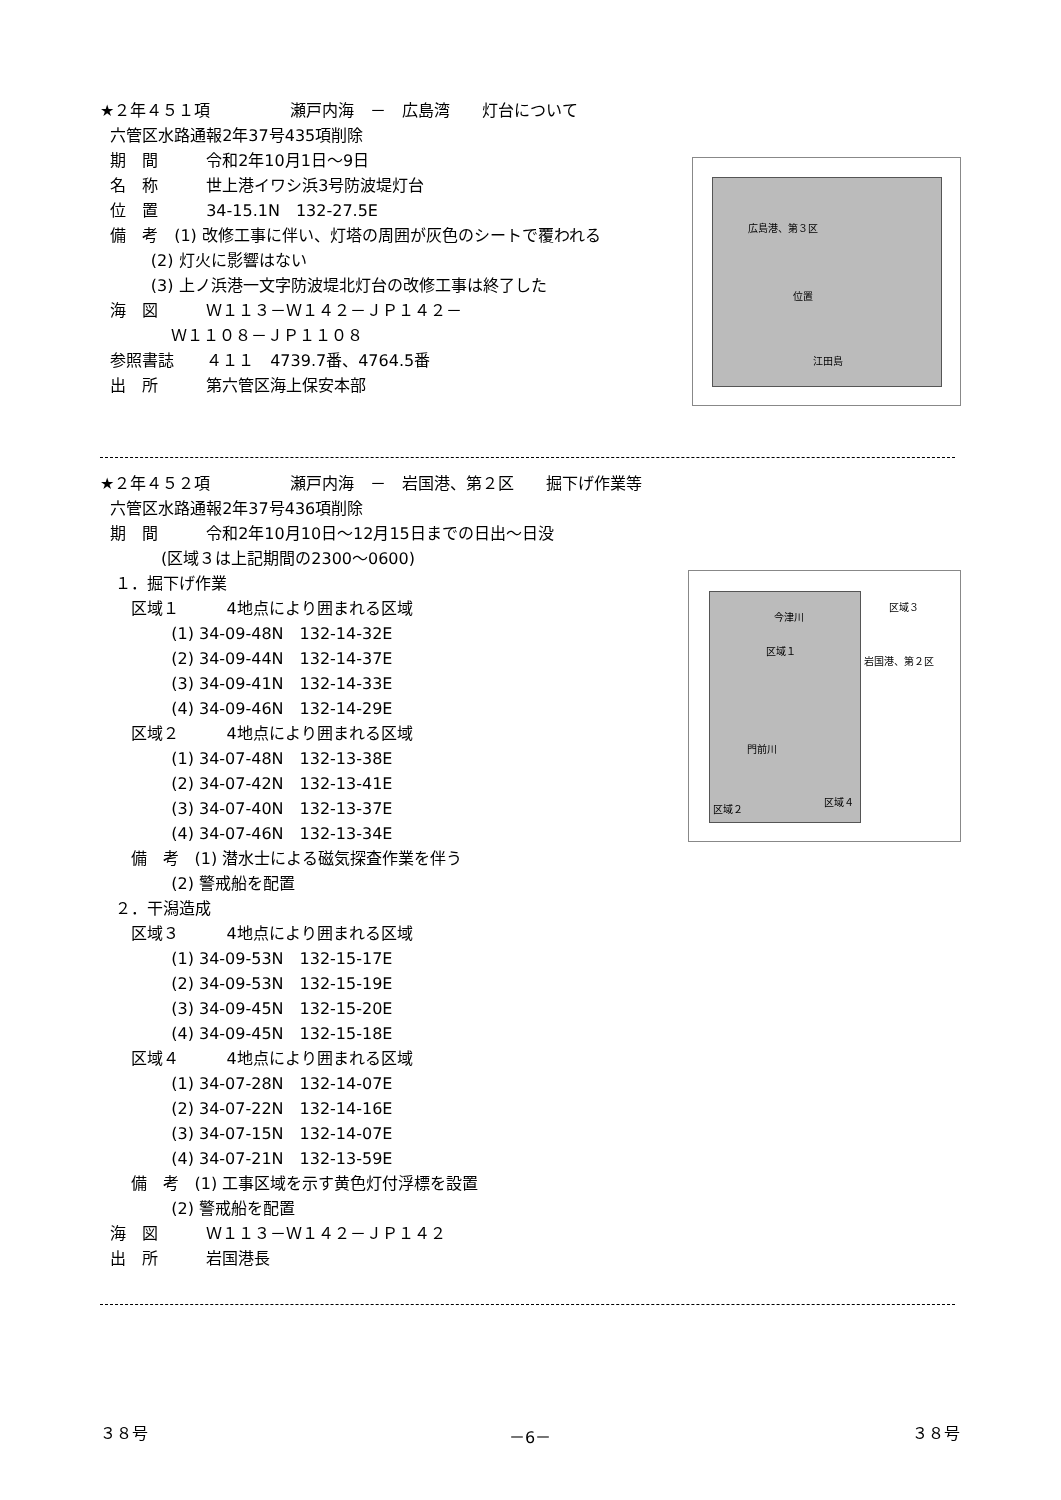★２年４５１項　　　　　瀬戸内海　－　広島湾　　灯台について
六管区水路通報2年37号435項削除
期　間　　　令和2年10月1日～9日
名　称　　　世上港イワシ浜3号防波堤灯台
位　置　　　34-15.1N　132-27.5E
備　考　(1) 改修工事に伴い、灯塔の周囲が灰色のシートで覆われる
(2) 灯火に影響はない
(3) 上ノ浜港一文字防波堤北灯台の改修工事は終了した
海　図　　　Ｗ１１３－Ｗ１４２－ＪＰ１４２－
Ｗ１１０８－ＪＰ１１０８
参照書誌　　４１１　4739.7番、4764.5番
出　所　　　第六管区海上保安本部
広島港、第３区
位置
江田島
★２年４５２項　　　　　瀬戸内海　－　岩国港、第２区　　掘下げ作業等
六管区水路通報2年37号436項削除
期　間　　　令和2年10月10日～12月15日までの日出～日没
(区域３は上記期間の2300～0600)
１．掘下げ作業
区域１　　　4地点により囲まれる区域
(1) 34-09-48N　132-14-32E
(2) 34-09-44N　132-14-37E
(3) 34-09-41N　132-14-33E
(4) 34-09-46N　132-14-29E
区域２　　　4地点により囲まれる区域
(1) 34-07-48N　132-13-38E
(2) 34-07-42N　132-13-41E
(3) 34-07-40N　132-13-37E
(4) 34-07-46N　132-13-34E
備　考　(1) 潜水士による磁気探査作業を伴う
(2) 警戒船を配置
２．干潟造成
区域３　　　4地点により囲まれる区域
(1) 34-09-53N　132-15-17E
(2) 34-09-53N　132-15-19E
(3) 34-09-45N　132-15-20E
(4) 34-09-45N　132-15-18E
区域４　　　4地点により囲まれる区域
(1) 34-07-28N　132-14-07E
(2) 34-07-22N　132-14-16E
(3) 34-07-15N　132-14-07E
(4) 34-07-21N　132-13-59E
備　考　(1) 工事区域を示す黄色灯付浮標を設置
(2) 警戒船を配置
海　図　　　Ｗ１１３－Ｗ１４２－ＪＰ１４２
出　所　　　岩国港長
区域３
今津川
区域１
岩国港、第２区
門前川
区域２
区域４
３８号 －6－ ３８号